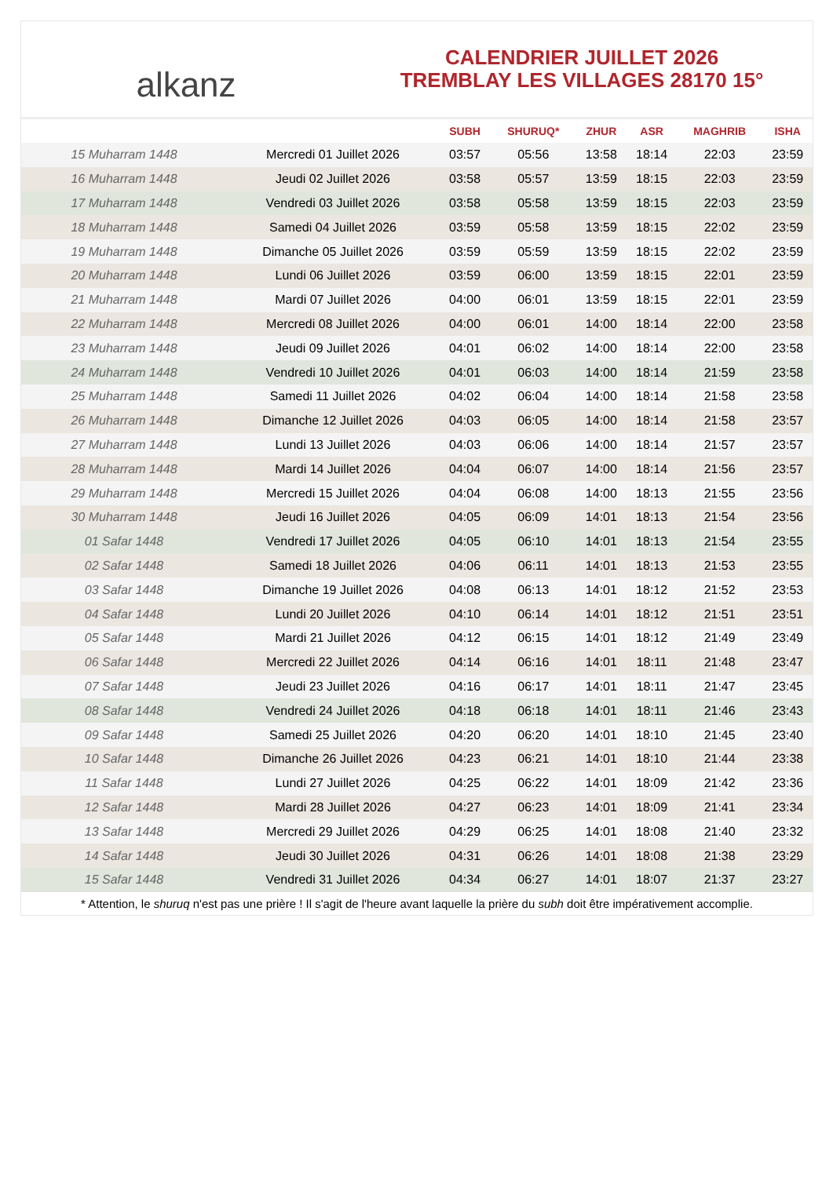alkanz
CALENDRIER JUILLET 2026
TREMBLAY LES VILLAGES 28170 15°
| | | SUBH | SHURUQ* | ZHUR | ASR | MAGHRIB | ISHA |
| --- | --- | --- | --- | --- | --- | --- | --- |
| 15 Muharram 1448 | Mercredi 01 Juillet 2026 | 03:57 | 05:56 | 13:58 | 18:14 | 22:03 | 23:59 |
| 16 Muharram 1448 | Jeudi 02 Juillet 2026 | 03:58 | 05:57 | 13:59 | 18:15 | 22:03 | 23:59 |
| 17 Muharram 1448 | Vendredi 03 Juillet 2026 | 03:58 | 05:58 | 13:59 | 18:15 | 22:03 | 23:59 |
| 18 Muharram 1448 | Samedi 04 Juillet 2026 | 03:59 | 05:58 | 13:59 | 18:15 | 22:02 | 23:59 |
| 19 Muharram 1448 | Dimanche 05 Juillet 2026 | 03:59 | 05:59 | 13:59 | 18:15 | 22:02 | 23:59 |
| 20 Muharram 1448 | Lundi 06 Juillet 2026 | 03:59 | 06:00 | 13:59 | 18:15 | 22:01 | 23:59 |
| 21 Muharram 1448 | Mardi 07 Juillet 2026 | 04:00 | 06:01 | 13:59 | 18:15 | 22:01 | 23:59 |
| 22 Muharram 1448 | Mercredi 08 Juillet 2026 | 04:00 | 06:01 | 14:00 | 18:14 | 22:00 | 23:58 |
| 23 Muharram 1448 | Jeudi 09 Juillet 2026 | 04:01 | 06:02 | 14:00 | 18:14 | 22:00 | 23:58 |
| 24 Muharram 1448 | Vendredi 10 Juillet 2026 | 04:01 | 06:03 | 14:00 | 18:14 | 21:59 | 23:58 |
| 25 Muharram 1448 | Samedi 11 Juillet 2026 | 04:02 | 06:04 | 14:00 | 18:14 | 21:58 | 23:58 |
| 26 Muharram 1448 | Dimanche 12 Juillet 2026 | 04:03 | 06:05 | 14:00 | 18:14 | 21:58 | 23:57 |
| 27 Muharram 1448 | Lundi 13 Juillet 2026 | 04:03 | 06:06 | 14:00 | 18:14 | 21:57 | 23:57 |
| 28 Muharram 1448 | Mardi 14 Juillet 2026 | 04:04 | 06:07 | 14:00 | 18:14 | 21:56 | 23:57 |
| 29 Muharram 1448 | Mercredi 15 Juillet 2026 | 04:04 | 06:08 | 14:00 | 18:13 | 21:55 | 23:56 |
| 30 Muharram 1448 | Jeudi 16 Juillet 2026 | 04:05 | 06:09 | 14:01 | 18:13 | 21:54 | 23:56 |
| 01 Safar 1448 | Vendredi 17 Juillet 2026 | 04:05 | 06:10 | 14:01 | 18:13 | 21:54 | 23:55 |
| 02 Safar 1448 | Samedi 18 Juillet 2026 | 04:06 | 06:11 | 14:01 | 18:13 | 21:53 | 23:55 |
| 03 Safar 1448 | Dimanche 19 Juillet 2026 | 04:08 | 06:13 | 14:01 | 18:12 | 21:52 | 23:53 |
| 04 Safar 1448 | Lundi 20 Juillet 2026 | 04:10 | 06:14 | 14:01 | 18:12 | 21:51 | 23:51 |
| 05 Safar 1448 | Mardi 21 Juillet 2026 | 04:12 | 06:15 | 14:01 | 18:12 | 21:49 | 23:49 |
| 06 Safar 1448 | Mercredi 22 Juillet 2026 | 04:14 | 06:16 | 14:01 | 18:11 | 21:48 | 23:47 |
| 07 Safar 1448 | Jeudi 23 Juillet 2026 | 04:16 | 06:17 | 14:01 | 18:11 | 21:47 | 23:45 |
| 08 Safar 1448 | Vendredi 24 Juillet 2026 | 04:18 | 06:18 | 14:01 | 18:11 | 21:46 | 23:43 |
| 09 Safar 1448 | Samedi 25 Juillet 2026 | 04:20 | 06:20 | 14:01 | 18:10 | 21:45 | 23:40 |
| 10 Safar 1448 | Dimanche 26 Juillet 2026 | 04:23 | 06:21 | 14:01 | 18:10 | 21:44 | 23:38 |
| 11 Safar 1448 | Lundi 27 Juillet 2026 | 04:25 | 06:22 | 14:01 | 18:09 | 21:42 | 23:36 |
| 12 Safar 1448 | Mardi 28 Juillet 2026 | 04:27 | 06:23 | 14:01 | 18:09 | 21:41 | 23:34 |
| 13 Safar 1448 | Mercredi 29 Juillet 2026 | 04:29 | 06:25 | 14:01 | 18:08 | 21:40 | 23:32 |
| 14 Safar 1448 | Jeudi 30 Juillet 2026 | 04:31 | 06:26 | 14:01 | 18:08 | 21:38 | 23:29 |
| 15 Safar 1448 | Vendredi 31 Juillet 2026 | 04:34 | 06:27 | 14:01 | 18:07 | 21:37 | 23:27 |
* Attention, le shuruq n'est pas une prière ! Il s'agit de l'heure avant laquelle la prière du subh doit être impérativement accomplie.